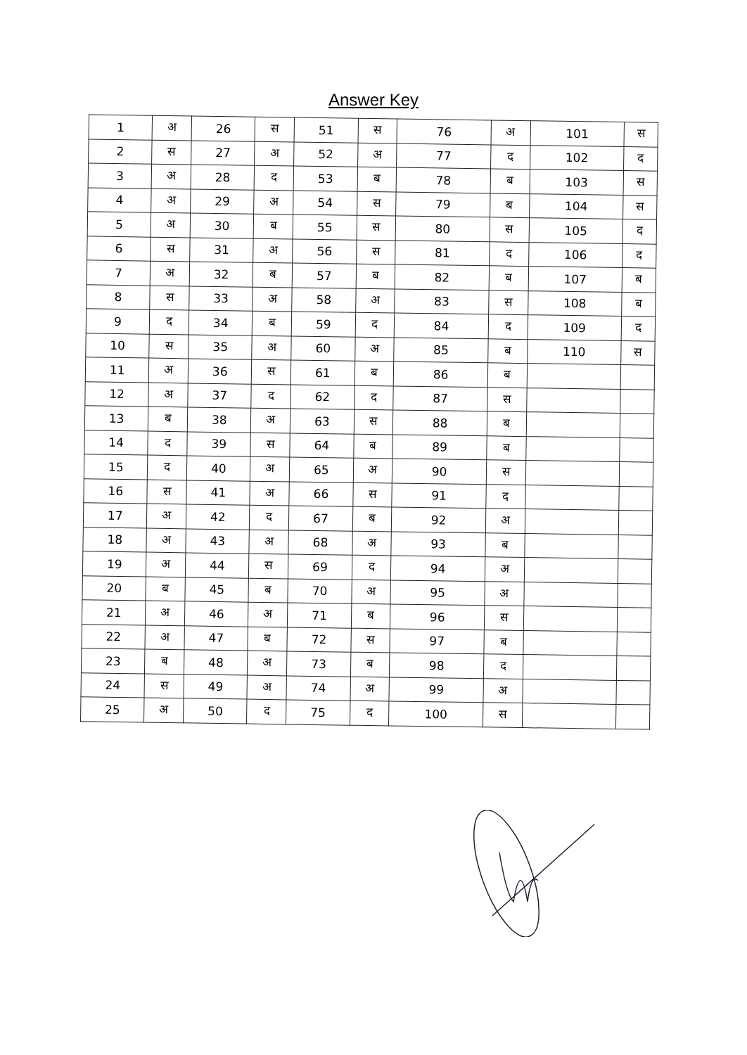Answer Key
| 1 | अ | 26 | स | 51 | स | 76 | अ | 101 | स |
| 2 | स | 27 | अ | 52 | अ | 77 | द | 102 | द |
| 3 | अ | 28 | द | 53 | ब | 78 | ब | 103 | स |
| 4 | अ | 29 | अ | 54 | स | 79 | ब | 104 | स |
| 5 | अ | 30 | ब | 55 | स | 80 | स | 105 | द |
| 6 | स | 31 | अ | 56 | स | 81 | द | 106 | द |
| 7 | अ | 32 | ब | 57 | ब | 82 | ब | 107 | ब |
| 8 | स | 33 | अ | 58 | अ | 83 | स | 108 | ब |
| 9 | द | 34 | ब | 59 | द | 84 | द | 109 | द |
| 10 | स | 35 | अ | 60 | अ | 85 | ब | 110 | स |
| 11 | अ | 36 | स | 61 | ब | 86 | ब | | |
| 12 | अ | 37 | द | 62 | द | 87 | स | | |
| 13 | ब | 38 | अ | 63 | स | 88 | ब | | |
| 14 | द | 39 | स | 64 | ब | 89 | ब | | |
| 15 | द | 40 | अ | 65 | अ | 90 | स | | |
| 16 | स | 41 | अ | 66 | स | 91 | द | | |
| 17 | अ | 42 | द | 67 | ब | 92 | अ | | |
| 18 | अ | 43 | अ | 68 | अ | 93 | ब | | |
| 19 | अ | 44 | स | 69 | द | 94 | अ | | |
| 20 | ब | 45 | ब | 70 | अ | 95 | अ | | |
| 21 | अ | 46 | अ | 71 | ब | 96 | स | | |
| 22 | अ | 47 | ब | 72 | स | 97 | ब | | |
| 23 | ब | 48 | अ | 73 | ब | 98 | द | | |
| 24 | स | 49 | अ | 74 | अ | 99 | अ | | |
| 25 | अ | 50 | द | 75 | द | 100 | स | | |